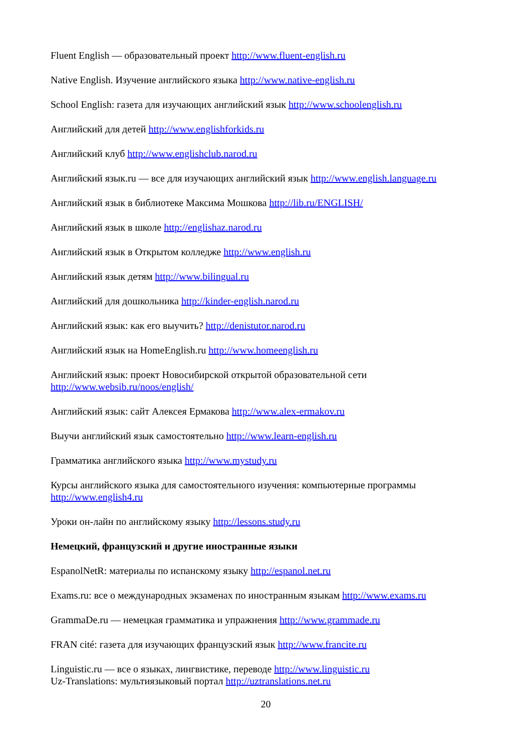Fluent English — образовательный проект http://www.fluent-english.ru
Native English. Изучение английского языка http://www.native-english.ru
School English: газета для изучающих английский язык http://www.schoolenglish.ru
Английский для детей http://www.englishforkids.ru
Английский клуб http://www.englishclub.narod.ru
Английский язык.ru — все для изучающих английский язык http://www.english.language.ru
Английский язык в библиотеке Максима Мошкова http://lib.ru/ENGLISH/
Английский язык в школе http://englishaz.narod.ru
Английский язык в Открытом колледже http://www.english.ru
Английский язык детям http://www.bilingual.ru
Английский для дошкольника http://kinder-english.narod.ru
Английский язык: как его выучить? http://denistutor.narod.ru
Английский язык на HomeEnglish.ru http://www.homeenglish.ru
Английский язык: проект Новосибирской открытой образовательной сети
http://www.websib.ru/noos/english/
Английский язык: сайт Алексея Ермакова http://www.alex-ermakov.ru
Выучи английский язык самостоятельно http://www.learn-english.ru
Грамматика английского языка http://www.mystudy.ru
Курсы английского языка для самостоятельного изучения: компьютерные программы
http://www.english4.ru
Уроки он-лайн по английскому языку http://lessons.study.ru
Немецкий, французский и другие иностранные языки
EspanolNetR: материалы по испанскому языку http://espanol.net.ru
Exams.ru: все о международных экзаменах по иностранным языкам http://www.exams.ru
GrammaDe.ru — немецкая грамматика и упражнения http://www.grammade.ru
FRAN cité: газета для изучающих французский язык http://www.francite.ru
Linguistic.ru — все о языках, лингвистике, переводе http://www.linguistic.ru
Uz-Translations: мультиязыковый портал http://uztranslations.net.ru
20